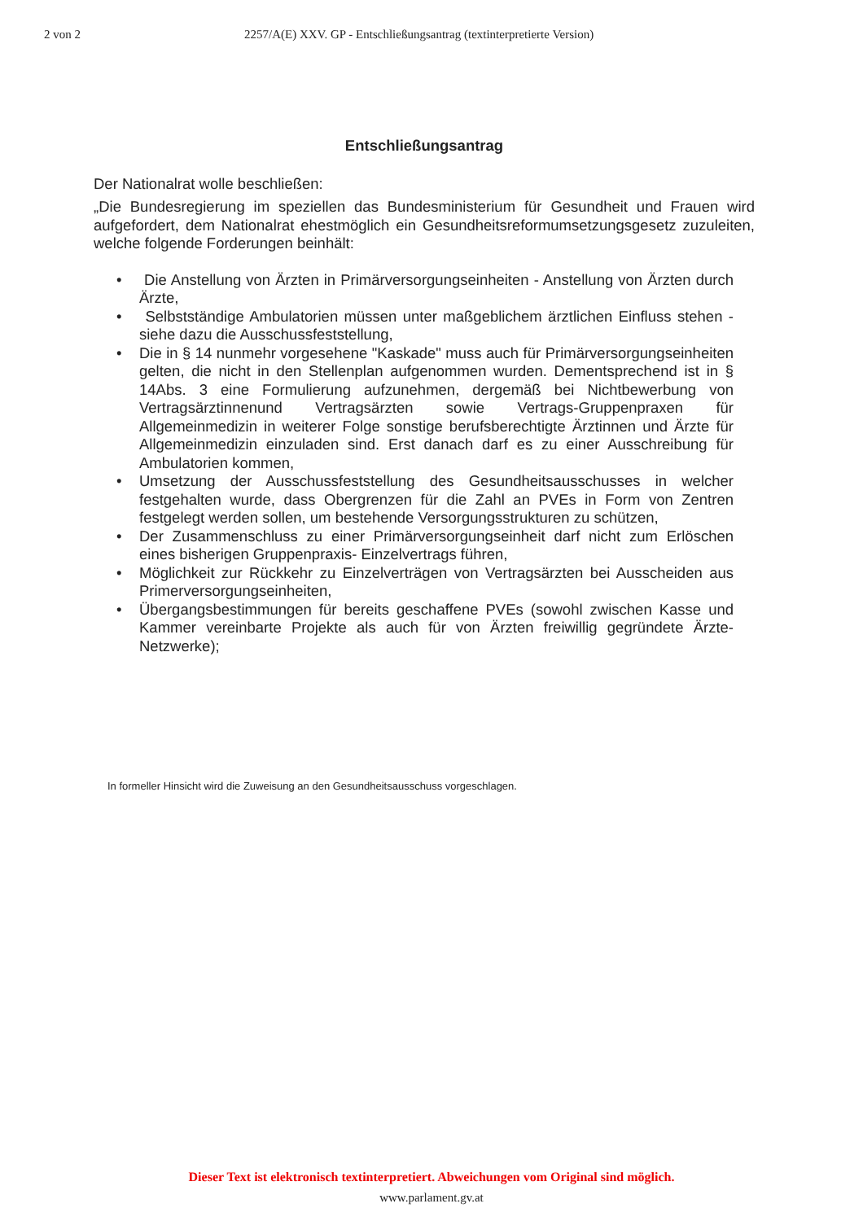2 von 2 2257/A(E) XXV. GP - Entschließungsantrag (textinterpretierte Version)
Entschließungsantrag
Der Nationalrat wolle beschließen:
„Die Bundesregierung im speziellen das Bundesministerium für Gesundheit und Frauen wird aufgefordert, dem Nationalrat ehestmöglich ein Gesundheitsreformumsetzungsgesetz zuzuleiten, welche folgende Forderungen beinhält:
• Die Anstellung von Ärzten in Primärversorgungseinheiten - Anstellung von Ärzten durch Ärzte,
• Selbstständige Ambulatorien müssen unter maßgeblichem ärztlichen Einfluss stehen - siehe dazu die Ausschussfeststellung,
• Die in § 14 nunmehr vorgesehene "Kaskade" muss auch für Primärversorgungseinheiten gelten, die nicht in den Stellenplan aufgenommen wurden. Dementsprechend ist in § 14Abs. 3 eine Formulierung aufzunehmen, dergemäß bei Nichtbewerbung von Vertragsärztinnenund Vertragsärzten sowie Vertrags-Gruppenpraxen für Allgemeinmedizin in weiterer Folge sonstige berufsberechtigte Ärztinnen und Ärzte für Allgemeinmedizin einzuladen sind. Erst danach darf es zu einer Ausschreibung für Ambulatorien kommen,
• Umsetzung der Ausschussfeststellung des Gesundheitsausschusses in welcher festgehalten wurde, dass Obergrenzen für die Zahl an PVEs in Form von Zentren festgelegt werden sollen, um bestehende Versorgungsstrukturen zu schützen,
• Der Zusammenschluss zu einer Primärversorgungseinheit darf nicht zum Erlöschen eines bisherigen Gruppenpraxis- Einzelvertrags führen,
• Möglichkeit zur Rückkehr zu Einzelverträgen von Vertragsärzten bei Ausscheiden aus Primerversorgungseinheiten,
• Übergangsbestimmungen für bereits geschaffene PVEs (sowohl zwischen Kasse und Kammer vereinbarte Projekte als auch für von Ärzten freiwillig gegründete Ärzte-Netzwerke);
In formeller Hinsicht wird die Zuweisung an den Gesundheitsausschuss vorgeschlagen.
Dieser Text ist elektronisch textinterpretiert. Abweichungen vom Original sind möglich.
www.parlament.gv.at